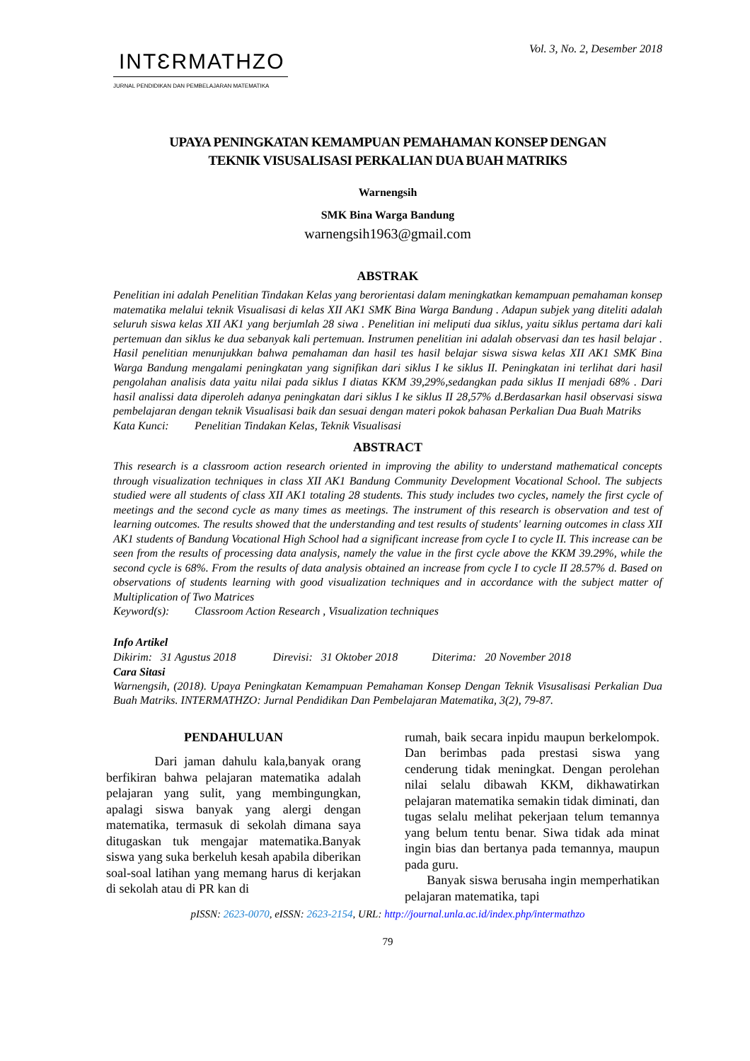INTƐRMATHZO
JURNAL PENDIDIKAN DAN PEMBELAJARAN MATEMATIKA
Vol. 3, No. 2, Desember 2018
UPAYA PENINGKATAN KEMAMPUAN PEMAHAMAN KONSEP DENGAN
TEKNIK VISUSALISASI PERKALIAN DUA BUAH MATRIKS
Warnengsih
SMK Bina Warga Bandung
warnengsih1963@gmail.com
ABSTRAK
Penelitian ini adalah Penelitian Tindakan Kelas yang berorientasi dalam meningkatkan kemampuan pemahaman konsep matematika melalui teknik Visualisasi di kelas XII AK1 SMK Bina Warga Bandung . Adapun subjek yang diteliti adalah seluruh siswa kelas XII AK1 yang berjumlah 28 siwa . Penelitian ini meliputi dua siklus, yaitu siklus pertama dari kali pertemuan dan siklus ke dua sebanyak kali pertemuan. Instrumen penelitian ini adalah observasi dan tes hasil belajar . Hasil penelitian menunjukkan bahwa pemahaman dan hasil tes hasil belajar siswa siswa kelas XII AK1 SMK Bina Warga Bandung mengalami peningkatan yang signifikan dari siklus I ke siklus II. Peningkatan ini terlihat dari hasil pengolahan analisis data yaitu nilai pada siklus I diatas KKM 39,29%,sedangkan pada siklus II menjadi 68% . Dari hasil analissi data diperoleh adanya peningkatan dari siklus I ke siklus II 28,57% d.Berdasarkan hasil observasi siswa pembelajaran dengan teknik Visualisasi baik dan sesuai dengan materi pokok bahasan Perkalian Dua Buah Matriks
Kata Kunci: Penelitian Tindakan Kelas, Teknik Visualisasi
ABSTRACT
This research is a classroom action research oriented in improving the ability to understand mathematical concepts through visualization techniques in class XII AK1 Bandung Community Development Vocational School. The subjects studied were all students of class XII AK1 totaling 28 students. This study includes two cycles, namely the first cycle of meetings and the second cycle as many times as meetings. The instrument of this research is observation and test of learning outcomes. The results showed that the understanding and test results of students' learning outcomes in class XII AK1 students of Bandung Vocational High School had a significant increase from cycle I to cycle II. This increase can be seen from the results of processing data analysis, namely the value in the first cycle above the KKM 39.29%, while the second cycle is 68%. From the results of data analysis obtained an increase from cycle I to cycle II 28.57% d. Based on observations of students learning with good visualization techniques and in accordance with the subject matter of Multiplication of Two Matrices
Keyword(s): Classroom Action Research , Visualization techniques
Info Artikel
Dikirim: 31 Agustus 2018 Direvisi: 31 Oktober 2018 Diterima: 20 November 2018
Cara Sitasi
Warnengsih, (2018). Upaya Peningkatan Kemampuan Pemahaman Konsep Dengan Teknik Visusalisasi Perkalian Dua Buah Matriks. INTERMATHZO: Jurnal Pendidikan Dan Pembelajaran Matematika, 3(2), 79-87.
PENDAHULUAN
Dari jaman dahulu kala,banyak orang berfikiran bahwa pelajaran matematika adalah pelajaran yang sulit, yang membingungkan, apalagi siswa banyak yang alergi dengan matematika, termasuk di sekolah dimana saya ditugaskan tuk mengajar matematika.Banyak siswa yang suka berkeluh kesah apabila diberikan soal-soal latihan yang memang harus di kerjakan di sekolah atau di PR kan di
rumah, baik secara inpidu maupun berkelompok. Dan berimbas pada prestasi siswa yang cenderung tidak meningkat. Dengan perolehan nilai selalu dibawah KKM, dikhawatirkan pelajaran matematika semakin tidak diminati, dan tugas selalu melihat pekerjaan telum temannya yang belum tentu benar. Siwa tidak ada minat ingin bias dan bertanya pada temannya, maupun pada guru.
Banyak siswa berusaha ingin memperhatikan pelajaran matematika, tapi
pISSN: 2623-0070, eISSN: 2623-2154, URL: http://journal.unla.ac.id/index.php/intermathzo
79